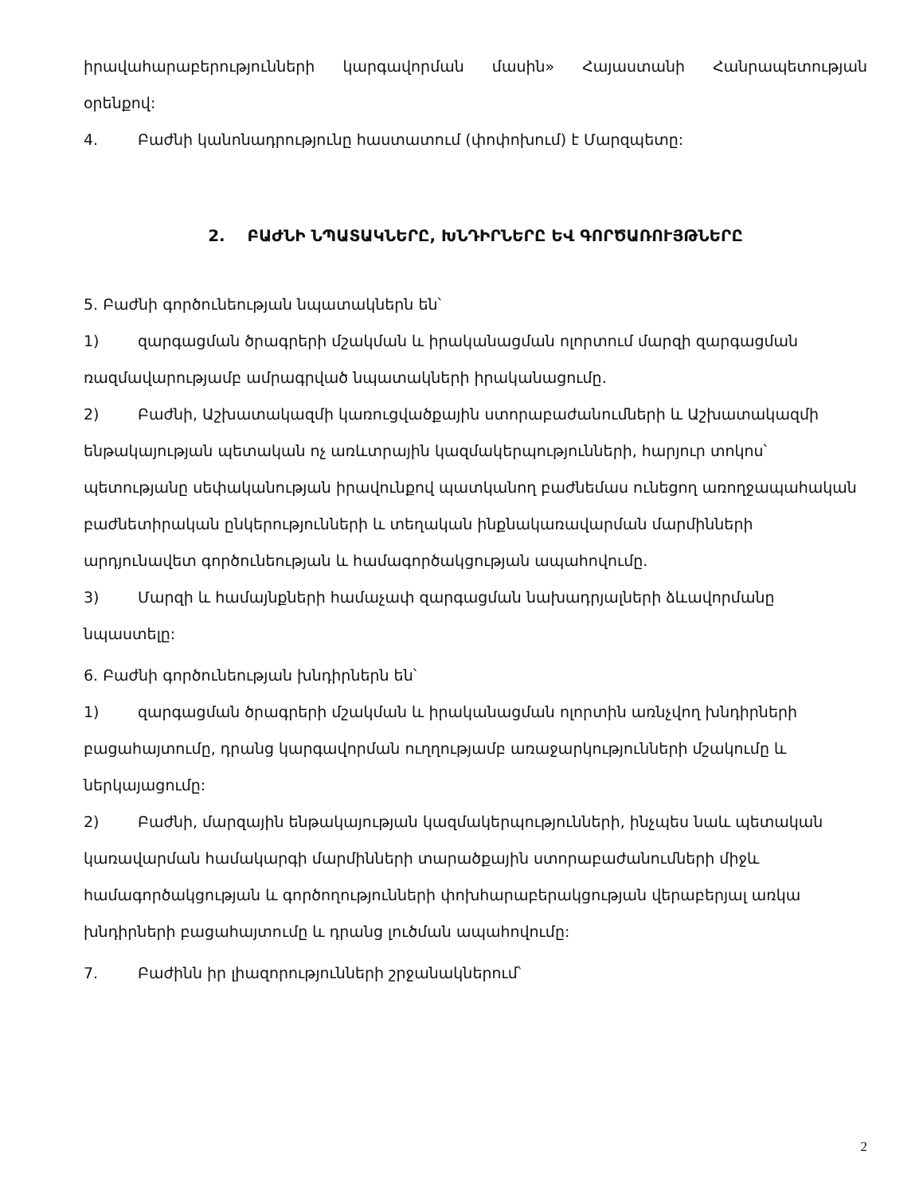իրավահարաբերությունների կարգավորման մասին» Հայաստանի Հանրապետության
օրենքով:
4. Բաժնի կանոնադրությունը հաստատում (փոփոխում) է Մարզպետը:
2. ԲԱԺՆԻ ՆՊԱՏԱԿՆԵՐԸ, ԽՆԴԻՐՆԵՐԸ ԵՎ ԳՈՐԾԱՌՈՒՅԹՆԵՐԸ
5. Բաժնի գործունեության նպատակներն են՝
1) զարգացման ծրագրերի մշակման և իրականացման ոլորտում մարզի զարգացման ռազմավարությամբ ամրագրված նպատակների իրականացումը.
2) Բաժնի, Աշխատակազմի կառուցվածքային ստորաբաժանումների և Աշխատակազմի ենթակայության պետական ոչ առևտրային կազմակերպությունների, հարյուր տոկոս՝ պետությանը սեփականության իրավունքով պատկանող բաժնեմաս ունեցող առողջապահական բաժնետիրական ընկերությունների և տեղական ինքնակառավարման մարմինների արդյունավետ գործունեության և համագործակցության ապահովումը.
3) Մարզի և համայնքների համաչափ զարգացման նախադրյալների ձևավորմանը նպաստելը:
6. Բաժնի գործունեության խնդիրներն են՝
1) զարգացման ծրագրերի մշակման և իրականացման ոլորտին առնչվող խնդիրների բացահայտումը, դրանց կարգավորման ուղղությամբ առաջարկությունների մշակումը և ներկայացումը:
2) Բաժնի, մարզային ենթակայության կազմակերպությունների, ինչպես նաև պետական կառավարման համակարգի մարմինների տարածքային ստորաբաժանումների միջև համագործակցության և գործողությունների փոխհարաբերակցության վերաբերյալ առկա խնդիրների բացահայտումը և դրանց լուծման ապահովումը:
7. Բաժինն իր լիազորությունների շրջանակներում՝
2